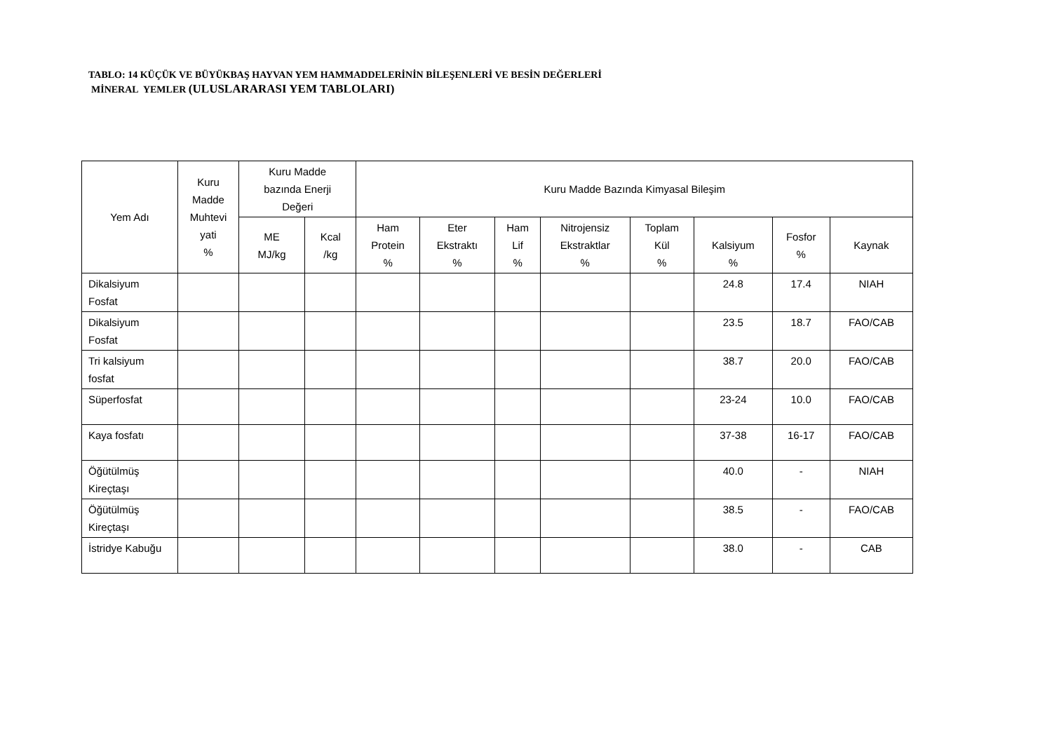TABLO: 14 KÜÇÜK VE BÜYÜKBAŞ HAYVAN YEM HAMMADDELERİNİN BİLEŞENLERİ VE BESİN DEĞERLERİ
MİNERAL YEMLER (ULUSLARARASI YEM TABLOLARI)
| Yem Adı | Kuru Madde Muhtevi yati % | Kuru Madde bazında Enerji Değeri | | Kuru Madde Bazında Kimyasal Bileşim | | | | | | | |
| --- | --- | --- | --- | --- | --- | --- | --- | --- | --- | --- | --- |
| | | ME MJ/kg | Kcal /kg | Ham Protein % | Eter Ekstraktı % | Ham Lif % | Nitrojensiz Ekstraktlar % | Toplam Kül % | Kalsiyum % | Fosfor % | Kaynak |
| Dikalsiyum Fosfat | | | | | | | | | 24.8 | 17.4 | NIAH |
| Dikalsiyum Fosfat | | | | | | | | | 23.5 | 18.7 | FAO/CAB |
| Tri kalsiyum fosfat | | | | | | | | | 38.7 | 20.0 | FAO/CAB |
| Süperfosfat | | | | | | | | | 23-24 | 10.0 | FAO/CAB |
| Kaya fosfatı | | | | | | | | | 37-38 | 16-17 | FAO/CAB |
| Öğütülmüş Kireçtaşı | | | | | | | | | 40.0 | - | NIAH |
| Öğütülmüş Kireçtaşı | | | | | | | | | 38.5 | - | FAO/CAB |
| İstridye Kabuğu | | | | | | | | | 38.0 | - | CAB |